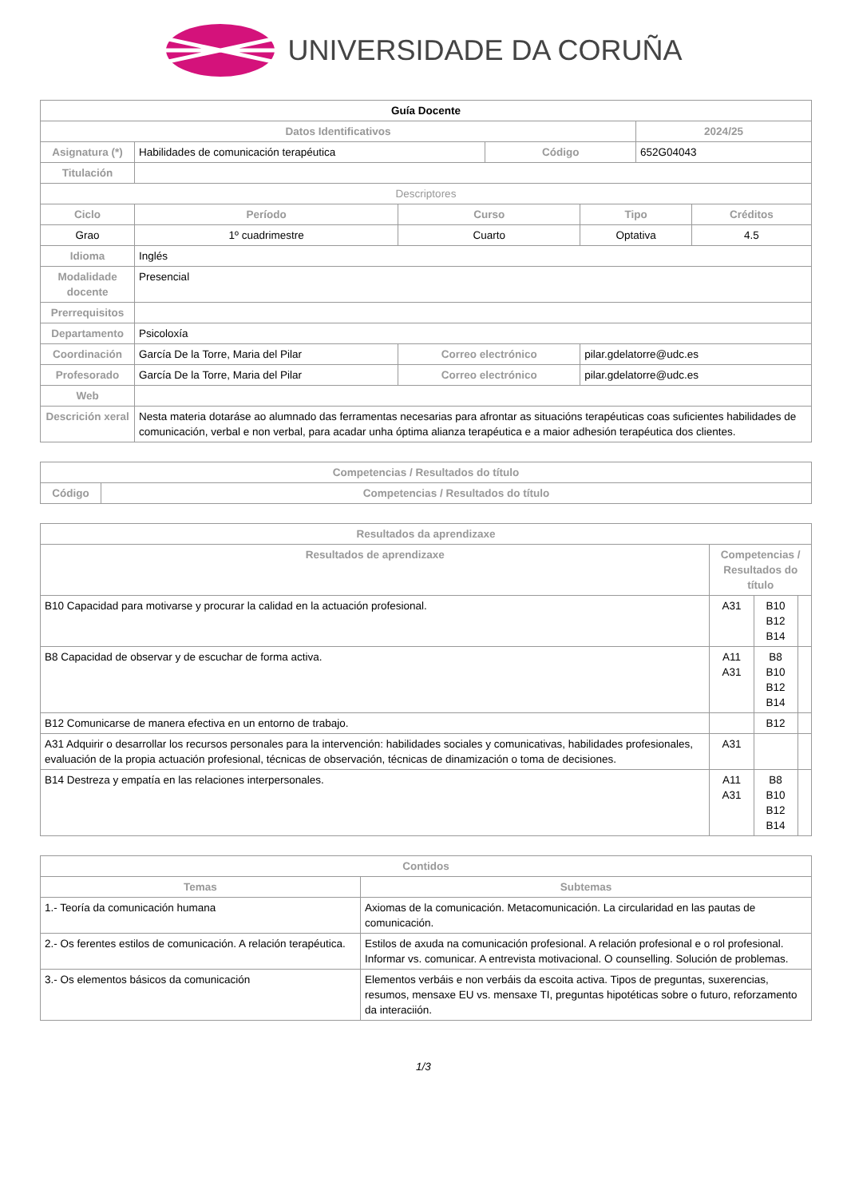UNIVERSIDADE DA CORUÑA
| Guía Docente | | | | | | |
| Datos Identificativos | | | | | 2024/25 | |
| Asignatura (*) | Habilidades de comunicación terapéutica | | Código | | 652G04043 | |
| Titulación | | | | | | |
| Descriptores | | | | | | |
| Ciclo | Período | Curso | | Tipo | | Créditos |
| Grao | 1º cuadrimestre | Cuarto | | Optativa | | 4.5 |
| Idioma | Inglés | | | | | |
| Modalidade docente | Presencial | | | | | |
| Prerrequisitos | | | | | | |
| Departamento | Psicoloxía | | | | | |
| Coordinación | García De la Torre, Maria del Pilar | Correo electrónico | | pilar.gdelatorre@udc.es | | |
| Profesorado | García De la Torre, Maria del Pilar | Correo electrónico | | pilar.gdelatorre@udc.es | | |
| Web | | | | | | |
| Descrición xeral | Nesta materia dotaráse ao alumnado das ferramentas necesarias para afrontar as situacións terapéuticas coas suficientes habilidades de comunicación, verbal e non verbal, para acadar unha óptima alianza terapéutica e a maior adhesión terapéutica dos clientes. | | | | | |
| Competencias / Resultados do título | |
| --- | --- |
| Código | Competencias / Resultados do título |
| Resultados da aprendizaxe | | | |
| --- | --- | --- | --- |
| Resultados de aprendizaxe | Competencias / Resultados do título | | |
| B10 Capacidad para motivarse y procurar la calidad en la actuación profesional. | A31 | B10 B12 B14 | |
| B8 Capacidad de observar y de escuchar de forma activa. | A11 A31 | B8 B10 B12 B14 | |
| B12 Comunicarse de manera efectiva en un entorno de trabajo. | | B12 | |
| A31 Adquirir o desarrollar los recursos personales para la intervención: habilidades sociales y comunicativas, habilidades profesionales, evaluación de la propia actuación profesional, técnicas de observación, técnicas de dinamización o toma de decisiones. | A31 | | |
| B14 Destreza y empatía en las relaciones interpersonales. | A11 A31 | B8 B10 B12 B14 | |
| Contidos | |
| --- | --- |
| Temas | Subtemas |
| 1.- Teoría da comunicación humana | Axiomas de la comunicación. Metacomunicación. La circularidad en las pautas de comunicación. |
| 2.- Os ferentes estilos de comunicación. A relación terapéutica. | Estilos de axuda na comunicación profesional. A relación profesional e o rol profesional. Informar vs. comunicar. A entrevista motivacional. O counselling. Solución de problemas. |
| 3.- Os elementos básicos da comunicación | Elementos verbáis e non verbáis da escoita activa. Tipos de preguntas, suxerencias, resumos, mensaxe EU vs. mensaxe TI, preguntas hipotéticas sobre o futuro, reforzamento da interaciión. |
1/3